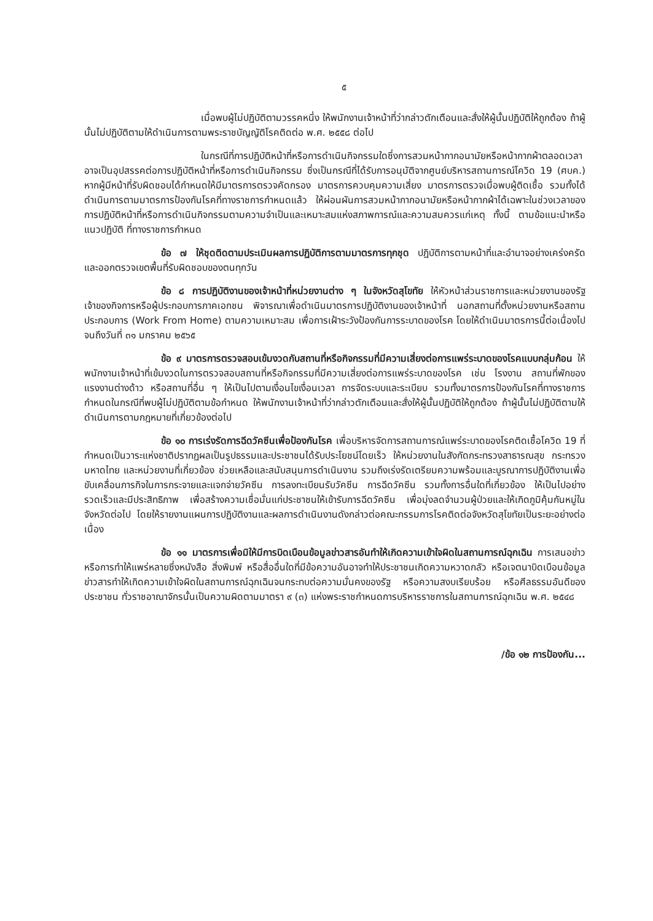๕
เมื่อพบผู้ไม่ปฏิบัติตามวรรคหนึ่ง ให้พนักงานเจ้าหน้าที่ว่ากล่าวตักเตือนและสั่งให้ผู้นั้นปฏิบัติให้ถูกต้อง ถ้าผู้นั้นไม่ปฏิบัติตามให้ดำเนินการตามพระราชบัญญัติโรคติดต่อ พ.ศ. ๒๕๕๘ ต่อไป
ในกรณีที่การปฏิบัติหน้าที่หรือการดำเนินกิจกรรมใดซึ่งการสวมหน้ากากอนามัยหรือหน้ากากผ้าตลอดเวลาอาจเป็นอุปสรรคต่อการปฏิบัติหน้าที่หรือการดำเนินกิจกรรม ซึ่งเป็นกรณีที่ได้รับการอนุมัติจากศูนย์บริหารสถานการณ์โควิด 19 (ศบค.) หากผู้มีหน้าที่รับผิดชอบได้กำหนดให้มีมาตรการตรวจคัดกรอง มาตรการควบคุมความเสี่ยง มาตรการตรวจเมื่อพบผู้ติดเชื้อ รวมทั้งได้ดำเนินการตามมาตรการป้องกันโรคที่ทางราชการกำหนดแล้ว ให้ผ่อนผันการสวมหน้ากากอนามัยหรือหน้ากากผ้าได้เฉพาะในช่วงเวลาของการปฏิบัติหน้าที่หรือการดำเนินกิจกรรมตามความจำเป็นและเหมาะสมแห่งสภาพการณ์และความสมควรแก่เหตุ ทั้งนี้ ตามข้อแนะนำหรือแนวปฏิบัติ ที่ทางราชการกำหนด
ข้อ ๗ ให้ชุดติดตามประเมินผลการปฏิบัติการตามมาตรการทุกชุด ปฏิบัติการตามหน้าที่และอำนาจอย่างเคร่งครัด และออกตรวจเขตพื้นที่รับผิดชอบของตนทุกวัน
ข้อ ๘ การปฏิบัติงานของเจ้าหน้าที่หน่วยงานต่าง ๆ ในจังหวัดสุโขทัย ให้หัวหน้าส่วนราชการและหน่วยงานของรัฐ เจ้าของกิจการหรือผู้ประกอบการภาคเอกชน พิจารณาเพื่อดำเนินมาตรการปฏิบัติงานของเจ้าหน้าที่ นอกสถานที่ตั้งหน่วยงานหรือสถานประกอบการ (Work From Home) ตามความเหมาะสม เพื่อการเฝ้าระวังป้องกันการระบาดของโรค โดยให้ดำเนินมาตรการนี้ต่อเนื่องไป จนถึงวันที่ ๓๑ มกราคม ๒๕๖๕
ข้อ ๙ มาตรการตรวจสอบเข้มงวดกับสถานที่หรือกิจกรรมที่มีความเสี่ยงต่อการแพร่ระบาดของโรคแบบกลุ่มก้อน ให้พนักงานเจ้าหน้าที่เข้มงวดในการตรวจสอบสถานที่หรือกิจกรรมที่มีความเสี่ยงต่อการแพร่ระบาดของโรค เช่น โรงงาน สถานที่พักของแรงงานต่างด้าว หรือสถานที่อื่น ๆ ให้เป็นไปตามเงื่อนไขเงื่อนเวลา การจัดระบบและระเบียบ รวมทั้งมาตรการป้องกันโรคที่ทางราชการกำหนดในกรณีที่พบผู้ไม่ปฏิบัติตามข้อกำหนด ให้พนักงานเจ้าหน้าที่ว่ากล่าวตักเตือนและสั่งให้ผู้นั้นปฏิบัติให้ถูกต้อง ถ้าผู้นั้นไม่ปฏิบัติตามให้ดำเนินการตามกฎหมายที่เกี่ยวข้องต่อไป
ข้อ ๑๐ การเร่งรัดการฉีดวัคซีนเพื่อป้องกันโรค เพื่อบริหารจัดการสถานการณ์แพร่ระบาดของโรคติดเชื้อโควิด 19 ที่กำหนดเป็นวาระแห่งชาติปรากฏผลเป็นรูปธรรมและประชาชนได้รับประโยชน์โดยเร็ว ให้หน่วยงานในสังกัดกระทรวงสาธารณสุข กระทรวงมหาดไทย และหน่วยงานที่เกี่ยวข้อง ช่วยเหลือและสนับสนุนการดำเนินงาน รวมถึงเร่งรัดเตรียมความพร้อมและบูรณาการปฏิบัติงานเพื่อขับเคลื่อนภารกิจในการกระจายและแจกจ่ายวัคซีน การลงทะเบียนรับวัคซีน การฉีดวัคซีน รวมทั้งการอื่นใดที่เกี่ยวข้อง ให้เป็นไปอย่างรวดเร็วและมีประสิทธิภาพ เพื่อสร้างความเชื่อมั่นแก่ประชาชนให้เข้ารับการฉีดวัคซีน เพื่อมุ่งลดจำนวนผู้ป่วยและให้เกิดภูมิคุ้มกันหมู่ในจังหวัดต่อไป โดยให้รายงานแผนการปฏิบัติงานและผลการดำเนินงานดังกล่าวต่อคณะกรรมการโรคติดต่อจังหวัดสุโขทัยเป็นระยะอย่างต่อเนื่อง
ข้อ ๑๑ มาตรการเพื่อมิให้มีการบิดเบือนข้อมูลข่าวสารอันทำให้เกิดความเข้าใจผิดในสถานการณ์ฉุกเฉิน การเสนอข่าวหรือการทำให้แพร่หลายซึ่งหนังสือ สิ่งพิมพ์ หรือสื่ออื่นใดที่มีข้อความอันอาจทำให้ประชาชนเกิดความหวาดกลัว หรือเจตนาบิดเบือนข้อมูลข่าวสารทำให้เกิดความเข้าใจผิดในสถานการณ์ฉุกเฉินจนกระทบต่อความมั่นคงของรัฐ หรือความสงบเรียบร้อย หรือศีลธรรมอันดีของประชาชน ทั่วราชอาณาจักรนั้นเป็นความผิดตามมาตรา ๙ (๓) แห่งพระราชกำหนดการบริหารราชการในสถานการณ์ฉุกเฉิน พ.ศ. ๒๕๔๘
/ข้อ ๑๒ การป้องกัน...